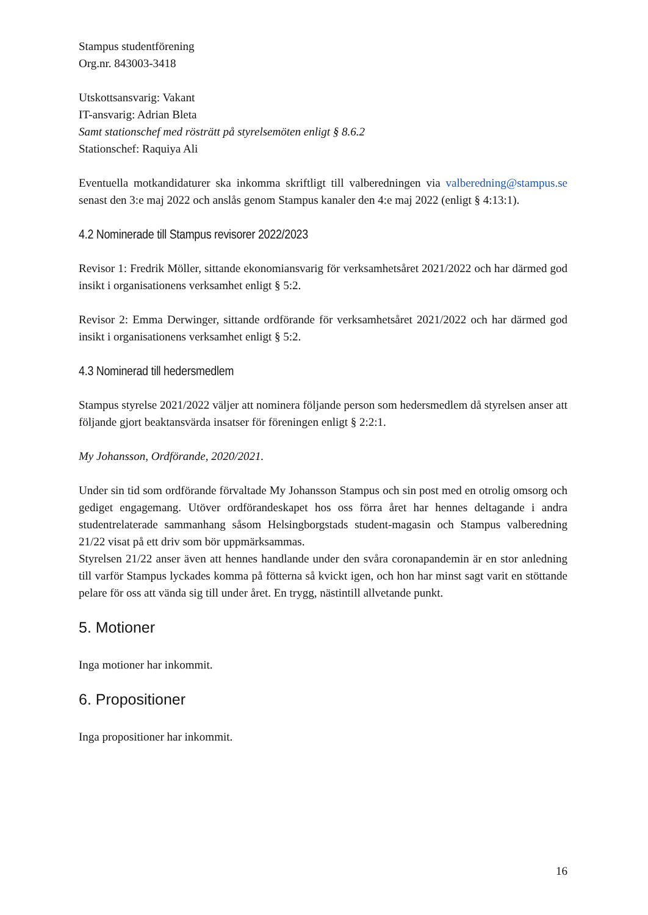Stampus studentförening
Org.nr. 843003-3418
Utskottsansvarig: Vakant
IT-ansvarig: Adrian Bleta
Samt stationschef med rösträtt på styrelsemöten enligt § 8.6.2
Stationschef: Raquiya Ali
Eventuella motkandidaturer ska inkomma skriftligt till valberedningen via valberedning@stampus.se senast den 3:e maj 2022 och anslås genom Stampus kanaler den 4:e maj 2022 (enligt § 4:13:1).
4.2 Nominerade till Stampus revisorer 2022/2023
Revisor 1: Fredrik Möller, sittande ekonomiansvarig för verksamhetsåret 2021/2022 och har därmed god insikt i organisationens verksamhet enligt § 5:2.
Revisor 2: Emma Derwinger, sittande ordförande för verksamhetsåret 2021/2022 och har därmed god insikt i organisationens verksamhet enligt § 5:2.
4.3 Nominerad till hedersmedlem
Stampus styrelse 2021/2022 väljer att nominera följande person som hedersmedlem då styrelsen anser att följande gjort beaktansvärda insatser för föreningen enligt § 2:2:1.
My Johansson, Ordförande, 2020/2021.
Under sin tid som ordförande förvaltade My Johansson Stampus och sin post med en otrolig omsorg och gediget engagemang. Utöver ordförandeskapet hos oss förra året har hennes deltagande i andra studentrelaterade sammanhang såsom Helsingborgstads student-magasin och Stampus valberedning 21/22 visat på ett driv som bör uppmärksammas.
Styrelsen 21/22 anser även att hennes handlande under den svåra coronapandemin är en stor anledning till varför Stampus lyckades komma på fötterna så kvickt igen, och hon har minst sagt varit en stöttande pelare för oss att vända sig till under året. En trygg, nästintill allvetande punkt.
5. Motioner
Inga motioner har inkommit.
6. Propositioner
Inga propositioner har inkommit.
16